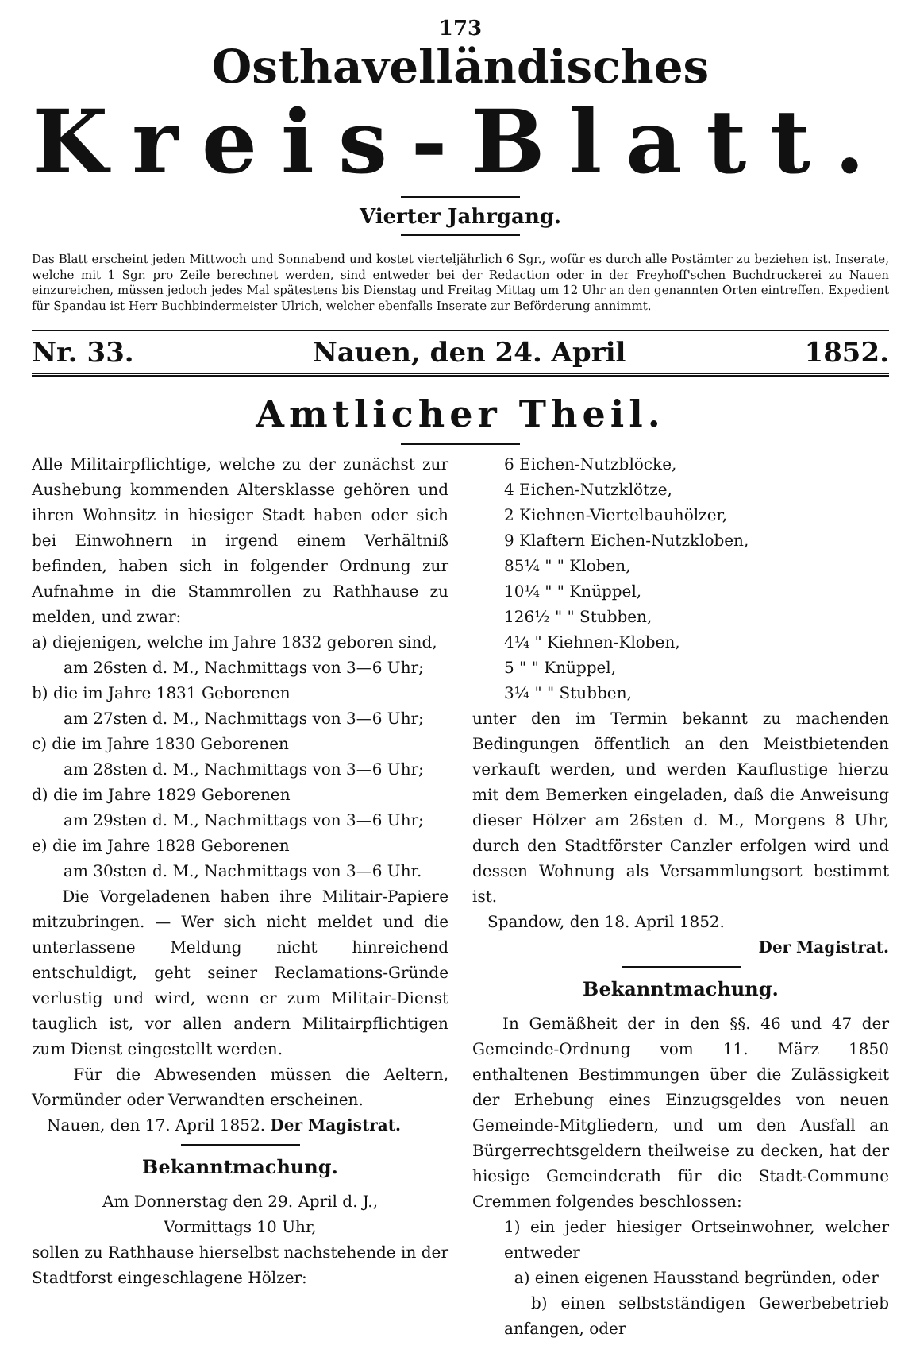173
Osthavelländisches
Kreis-Blatt.
Vierter Jahrgang.
Das Blatt erscheint jeden Mittwoch und Sonnabend und kostet vierteljährlich 6 Sgr., wofür es durch alle Postämter zu beziehen ist. Inserate, welche mit 1 Sgr. pro Zeile berechnet werden, sind entweder bei der Redaction oder in der Freyhoff'schen Buchdruckerei zu Nauen einzureichen, müssen jedoch jedes Mal spätestens bis Dienstag und Freitag Mittag um 12 Uhr an den genannten Orten eintreffen. Expedient für Spandau ist Herr Buchbindermeister Ulrich, welcher ebenfalls Inserate zur Beförderung annimmt.
Nr. 33. Nauen, den 24. April 1852.
Amtlicher Theil.
Alle Militairpflichtige, welche zu der zunächst zur Aushebung kommenden Altersklasse gehören und ihren Wohnsitz in hiesiger Stadt haben oder sich bei Einwohnern in irgend einem Verhältniß befinden, haben sich in folgender Ordnung zur Aufnahme in die Stammrollen zu Rathhause zu melden, und zwar:
a) diejenigen, welche im Jahre 1832 geboren sind,
am 26sten d. M., Nachmittags von 3—6 Uhr;
b) die im Jahre 1831 Geborenen
am 27sten d. M., Nachmittags von 3—6 Uhr;
c) die im Jahre 1830 Geborenen
am 28sten d. M., Nachmittags von 3—6 Uhr;
d) die im Jahre 1829 Geborenen
am 29sten d. M., Nachmittags von 3—6 Uhr;
e) die im Jahre 1828 Geborenen
am 30sten d. M., Nachmittags von 3—6 Uhr.
Die Vorgeladenen haben ihre Militair-Papiere mitzubringen. — Wer sich nicht meldet und die unterlassene Meldung nicht hinreichend entschuldigt, geht seiner Reclamations-Gründe verlustig und wird, wenn er zum Militair-Dienst tauglich ist, vor allen andern Militairpflichtigen zum Dienst eingestellt werden.
Für die Abwesenden müssen die Aeltern, Vormünder oder Verwandten erscheinen.
Nauen, den 17. April 1852. Der Magistrat.
Bekanntmachung.
Am Donnerstag den 29. April d. J.,
Vormittags 10 Uhr,
sollen zu Rathhause hierselbst nachstehende in der Stadtforst eingeschlagene Hölzer:
6 Eichen-Nutzblöcke,
4 Eichen-Nutzklötze,
2 Kiehnen-Viertelbauhölzer,
9 Klaftern Eichen-Nutzkloben,
85¼ " " Kloben,
10¼ " " Knüppel,
126½ " " Stubben,
4¼ " Kiehnen-Kloben,
5 " " Knüppel,
3¼ " " Stubben,
unter den im Termin bekannt zu machenden Bedingungen öffentlich an den Meistbietenden verkauft werden, und werden Kauflustige hierzu mit dem Bemerken eingeladen, daß die Anweisung dieser Hölzer am 26sten d. M., Morgens 8 Uhr, durch den Stadtförster Canzler erfolgen wird und dessen Wohnung als Versammlungsort bestimmt ist.
Spandow, den 18. April 1852.
Der Magistrat.
Bekanntmachung.
In Gemäßheit der in den §§. 46 und 47 der Gemeinde-Ordnung vom 11. März 1850 enthaltenen Bestimmungen über die Zulässigkeit der Erhebung eines Einzugsgeldes von neuen Gemeinde-Mitgliedern, und um den Ausfall an Bürgerrechtsgeldern theilweise zu decken, hat der hiesige Gemeinderath für die Stadt-Commune Cremmen folgendes beschlossen:
1) ein jeder hiesiger Ortseinwohner, welcher entweder
a) einen eigenen Hausstand begründen, oder
b) einen selbstständigen Gewerbebetrieb anfangen, oder